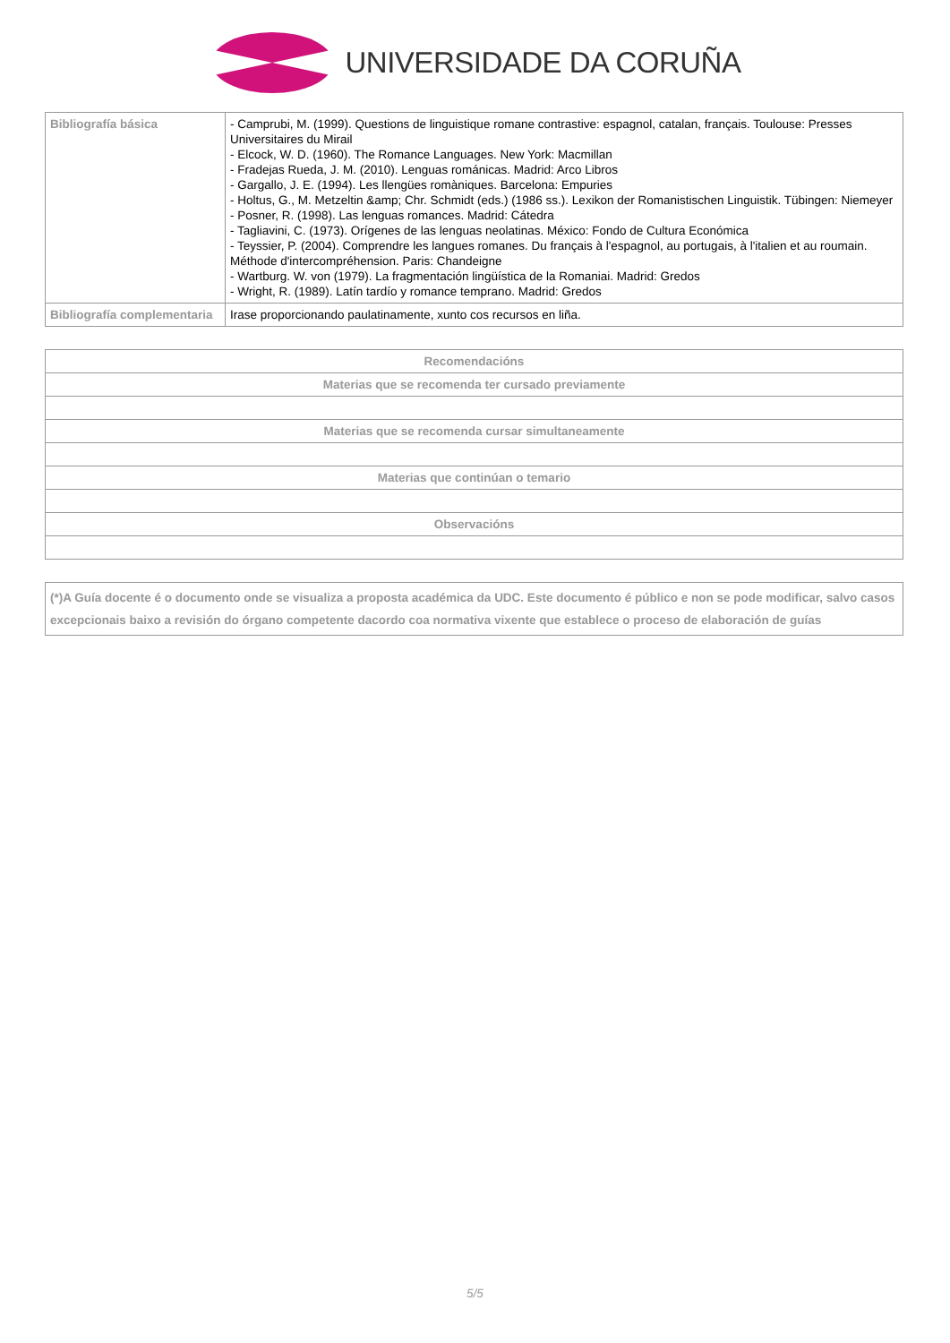UNIVERSIDADE DA CORUÑA
| Bibliografía básica | - Camprubi, M. (1999). Questions de linguistique romane contrastive: espagnol, catalan, français. Toulouse: Presses Universitaires du Mirail - Elcock, W. D. (1960). The Romance Languages. New York: Macmillan - Fradejas Rueda, J. M. (2010). Lenguas románicas. Madrid: Arco Libros - Gargallo, J. E. (1994). Les llengües romàniques. Barcelona: Empuries - Holtus, G., M. Metzeltin &amp; Chr. Schmidt (eds.) (1986 ss.). Lexikon der Romanistischen Linguistik. Tübingen: Niemeyer - Posner, R. (1998). Las lenguas romances. Madrid: Cátedra - Tagliavini, C. (1973). Orígenes de las lenguas neolatinas. México: Fondo de Cultura Económica - Teyssier, P. (2004). Comprendre les langues romanes. Du français à l'espagnol, au portugais, à l'italien et au roumain. Méthode d'intercompréhension. Paris: Chandeigne - Wartburg. W. von (1979). La fragmentación lingüística de la Romaniai. Madrid: Gredos - Wright, R. (1989). Latín tardío y romance temprano. Madrid: Gredos |
| Bibliografía complementaria | Irase proporcionando paulatinamente, xunto cos recursos en liña. |
| Recomendacións |
| --- |
| Materias que se recomenda ter cursado previamente |
| Materias que se recomenda cursar simultaneamente |
| Materias que continúan o temario |
| Observacións |
| (*)A Guía docente é o documento onde se visualiza a proposta académica da UDC. Este documento é público e non se pode modificar, salvo casos excepcionais baixo a revisión do órgano competente dacordo coa normativa vixente que establece o proceso de elaboración de guías |
5/5